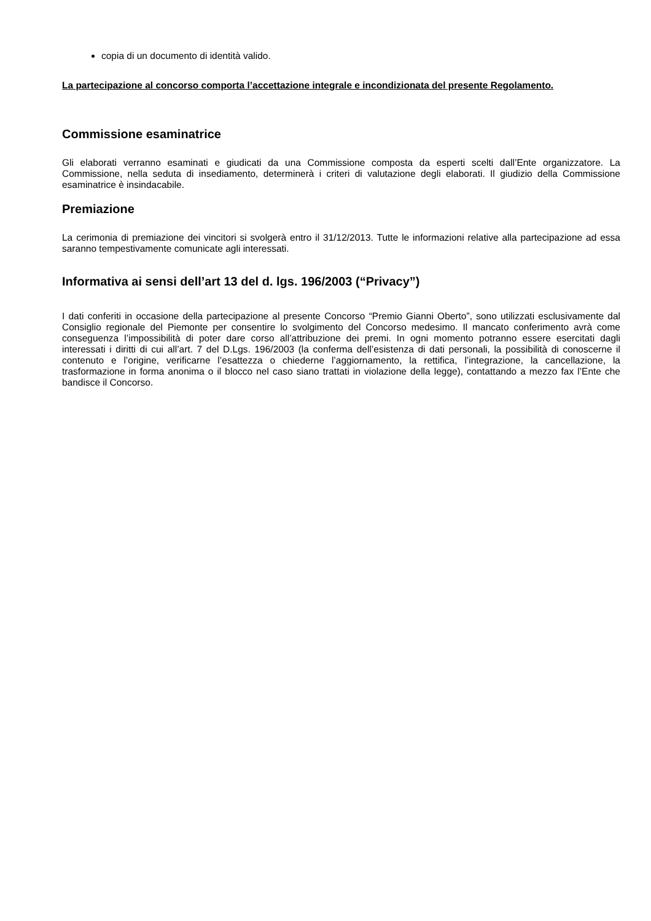copia di un documento di identità valido.
La partecipazione al concorso comporta l’accettazione integrale e incondizionata del presente Regolamento.
Commissione esaminatrice
Gli elaborati verranno esaminati e giudicati da una Commissione composta da esperti scelti dall’Ente organizzatore. La Commissione, nella seduta di insediamento, determinerà i criteri di valutazione degli elaborati. Il giudizio della Commissione esaminatrice è insindacabile.
Premiazione
La cerimonia di premiazione dei vincitori si svolgerà entro il 31/12/2013. Tutte le informazioni relative alla partecipazione ad essa saranno tempestivamente comunicate agli interessati.
Informativa ai sensi dell’art 13 del d. lgs. 196/2003 (“Privacy”)
I dati conferiti in occasione della partecipazione al presente Concorso “Premio Gianni Oberto”, sono utilizzati esclusivamente dal Consiglio regionale del Piemonte per consentire lo svolgimento del Concorso medesimo. Il mancato conferimento avrà come conseguenza l’impossibilità di poter dare corso all’attribuzione dei premi. In ogni momento potranno essere esercitati dagli interessati i diritti di cui all’art. 7 del D.Lgs. 196/2003 (la conferma dell’esistenza di dati personali, la possibilità di conoscerne il contenuto e l’origine, verificarne l’esattezza o chiederne l’aggiornamento, la rettifica, l’integrazione, la cancellazione, la trasformazione in forma anonima o il blocco nel caso siano trattati in violazione della legge), contattando a mezzo fax l’Ente che bandisce il Concorso.